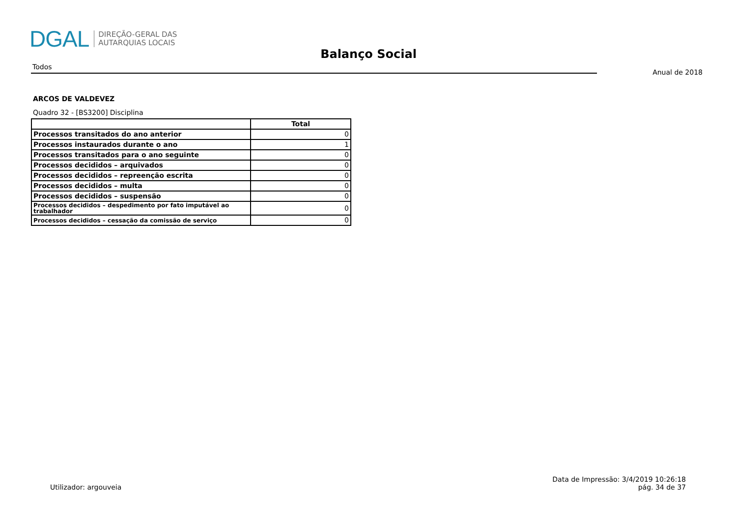DGAL
DIREÇÃO-GERAL DAS
AUTARQUIAS LOCAIS
Balanço Social
Todos
Anual de 2018
ARCOS DE VALDEVEZ
Quadro 32 - [BS3200] Disciplina
| | Total |
| --- | --- |
| Processos transitados do ano anterior | 0 |
| Processos instaurados durante o ano | 1 |
| Processos transitados para o ano seguinte | 0 |
| Processos decididos – arquivados | 0 |
| Processos decididos – repreenção escrita | 0 |
| Processos decididos – multa | 0 |
| Processos decididos – suspensão | 0 |
| Processos decididos – despedimento por fato imputável ao trabalhador | 0 |
| Processos decididos – cessação da comissão de serviço | 0 |
Utilizador: argouveia
Data de Impressão: 3/4/2019 10:26:18
pág. 34 de 37